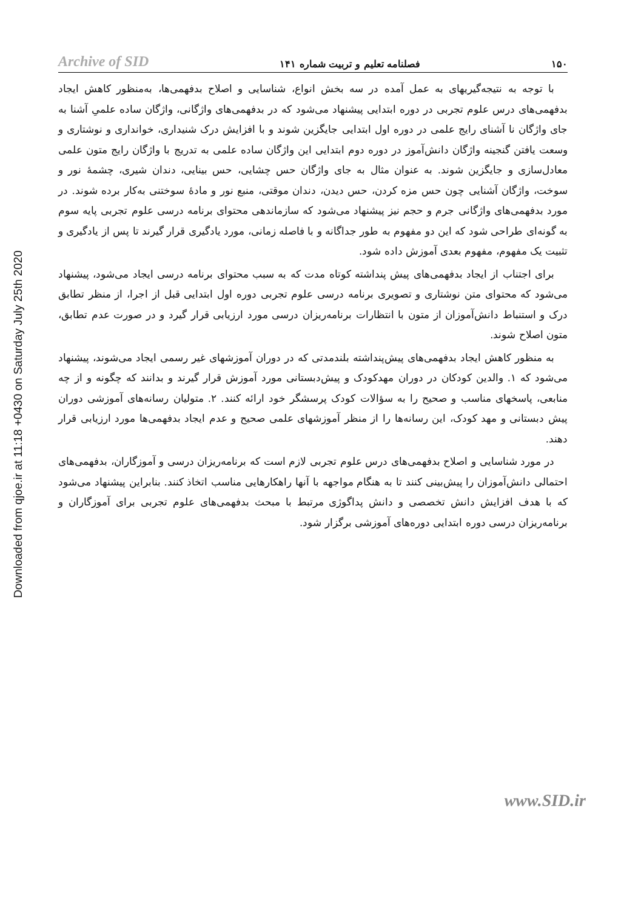Archive of SID
فصلنامه تعلیم و تربیت شماره ۱۴۱
۱۵۰
Downloaded from qjoe.ir at 11:18 +0430 on Saturday July 25th 2020
با توجه به نتیجه‌گیریهای به عمل آمده در سه بخش انواع، شناسایی و اصلاح بدفهمی‌ها، به‌منظور کاهش ایجاد بدفهمی‌های درس علوم تجربی در دوره ابتدایی پیشنهاد می‌شود که در بدفهمی‌های واژگانی، واژگان ساده علمیِ آشنا به جای واژگان نا آشنای رایج علمی در دوره اول ابتدایی جایگزین شوند و با افزایش درک شنیداری، خوانداری و نوشتاری و وسعت یافتن گنجینه واژگان دانش‌آموز در دوره دوم ابتدایی این واژگان ساده علمی به تدریج با واژگان رایج متون علمی معادل‌سازی و جایگزین شوند. به عنوان مثال به جای واژگان حس چشایی، حس بینایی، دندان شیری، چشمهٔ نور و سوخت، واژگان آشنایی چون حس مزه کردن، حس دیدن، دندان موقتی، منبع نور و مادهٔ سوختنی به‌کار برده شوند. در مورد بدفهمی‌های واژگانی جرم و حجم نیز پیشنهاد می‌شود که سازماندهی محتوای برنامه درسی علوم تجربی پایه سوم به گونه‌ای طراحی شود که این دو مفهوم به طور جداگانه و با فاصله زمانی، مورد یادگیری قرار گیرند تا پس از یادگیری و تثبیت یک مفهوم، مفهوم بعدی آموزش داده شود.
برای اجتناب از ایجاد بدفهمی‌های پیش پنداشته کوتاه مدت که به سبب محتوای برنامه درسی ایجاد می‌شود، پیشنهاد می‌شود که محتوای متن نوشتاری و تصویری برنامه درسی علوم تجربی دوره اول ابتدایی قبل از اجرا، از منظر تطابق درک و استنباط دانش‌آموزان از متون با انتظارات برنامه‌ریزان درسی مورد ارزیابی قرار گیرد و در صورت عدم تطابق، متون اصلاح شوند.
به منظور کاهش ایجاد بدفهمی‌های پیش‌پنداشته بلندمدتی که در دوران آموزشهای غیر رسمی ایجاد می‌شوند، پیشنهاد می‌شود که ۱. والدین کودکان در دوران مهدکودک و پیش‌دبستانی مورد آموزش قرار گیرند و بدانند که چگونه و از چه منابعی، پاسخهای مناسب و صحیح را به سؤالات کودک پرسشگر خود ارائه کنند. ۲. متولیان رسانه‌های آموزشی دوران پیش دبستانی و مهد کودک، این رسانه‌ها را از منظر آموزشهای علمی صحیح و عدم ایجاد بدفهمی‌ها مورد ارزیابی قرار دهند.
در مورد شناسایی و اصلاح بدفهمی‌های درس علوم تجربی لازم است که برنامه‌ریزان درسی و آموزگاران، بدفهمی‌های احتمالی دانش‌آموزان را پیش‌بینی کنند تا به هنگام مواجهه با آنها راهکارهایی مناسب اتخاذ کنند. بنابراین پیشنهاد می‌شود که با هدف افزایش دانش تخصصی و دانش پداگوژی مرتبط با مبحث بدفهمی‌های علوم تجربی برای آموزگاران و برنامه‌ریزان درسی دوره ابتدایی دوره‌های آموزشی برگزار شود.
www.SID.ir